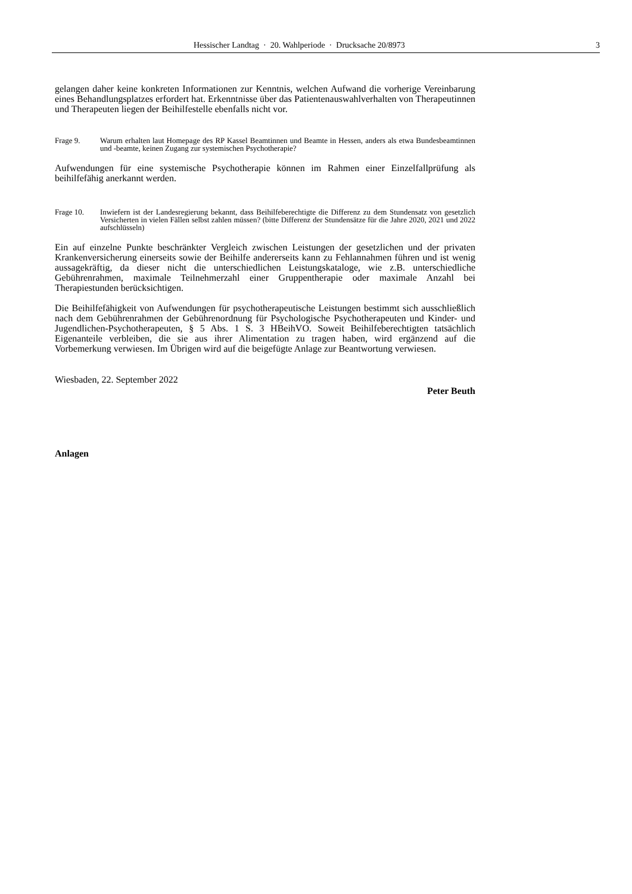Hessischer Landtag · 20. Wahlperiode · Drucksache 20/8973 3
gelangen daher keine konkreten Informationen zur Kenntnis, welchen Aufwand die vorherige Vereinbarung eines Behandlungsplatzes erfordert hat. Erkenntnisse über das Patientenauswahlverhalten von Therapeutinnen und Therapeuten liegen der Beihilfestelle ebenfalls nicht vor.
Frage 9. Warum erhalten laut Homepage des RP Kassel Beamtinnen und Beamte in Hessen, anders als etwa Bundesbeamtinnen und -beamte, keinen Zugang zur systemischen Psychotherapie?
Aufwendungen für eine systemische Psychotherapie können im Rahmen einer Einzelfallprüfung als beihilfefähig anerkannt werden.
Frage 10. Inwiefern ist der Landesregierung bekannt, dass Beihilfeberechtigte die Differenz zu dem Stundensatz von gesetzlich Versicherten in vielen Fällen selbst zahlen müssen? (bitte Differenz der Stundensätze für die Jahre 2020, 2021 und 2022 aufschlüsseln)
Ein auf einzelne Punkte beschränkter Vergleich zwischen Leistungen der gesetzlichen und der privaten Krankenversicherung einerseits sowie der Beihilfe andererseits kann zu Fehlannahmen führen und ist wenig aussagekräftig, da dieser nicht die unterschiedlichen Leistungskataloge, wie z.B. unterschiedliche Gebührenrahmen, maximale Teilnehmerzahl einer Gruppentherapie oder maximale Anzahl bei Therapiestunden berücksichtigen.
Die Beihilfefähigkeit von Aufwendungen für psychotherapeutische Leistungen bestimmt sich ausschließlich nach dem Gebührenrahmen der Gebührenordnung für Psychologische Psychotherapeuten und Kinder- und Jugendlichen-Psychotherapeuten, § 5 Abs. 1 S. 3 HBeihVO. Soweit Beihilfeberechtigten tatsächlich Eigenanteile verbleiben, die sie aus ihrer Alimentation zu tragen haben, wird ergänzend auf die Vorbemerkung verwiesen. Im Übrigen wird auf die beigefügte Anlage zur Beantwortung verwiesen.
Wiesbaden, 22. September 2022
Peter Beuth
Anlagen